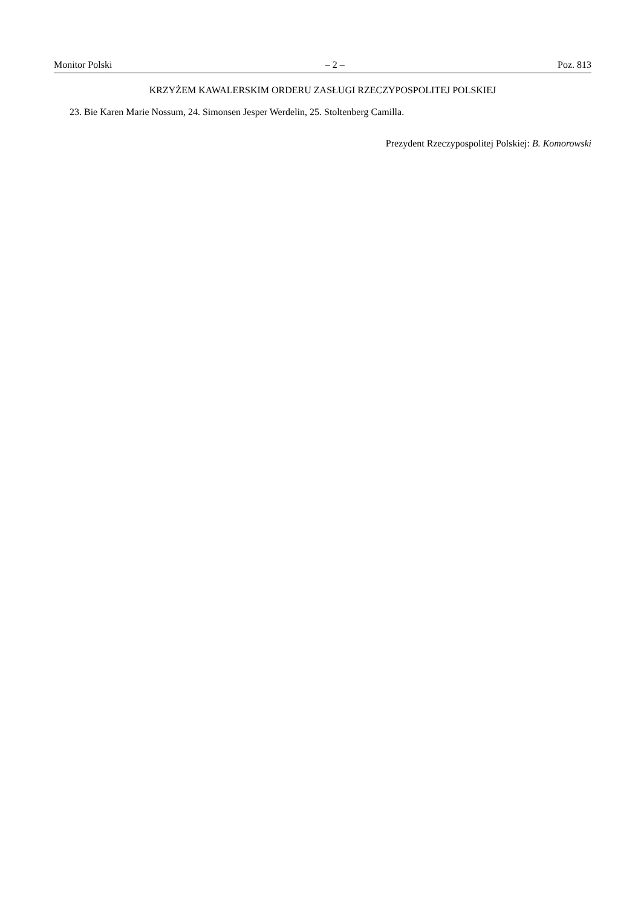Monitor Polski – 2 – Poz. 813
KRZYŻEM KAWALERSKIM ORDERU ZASŁUGI RZECZYPOSPOLITEJ POLSKIEJ
23. Bie Karen Marie Nossum, 24. Simonsen Jesper Werdelin, 25. Stoltenberg Camilla.
Prezydent Rzeczypospolitej Polskiej: B. Komorowski